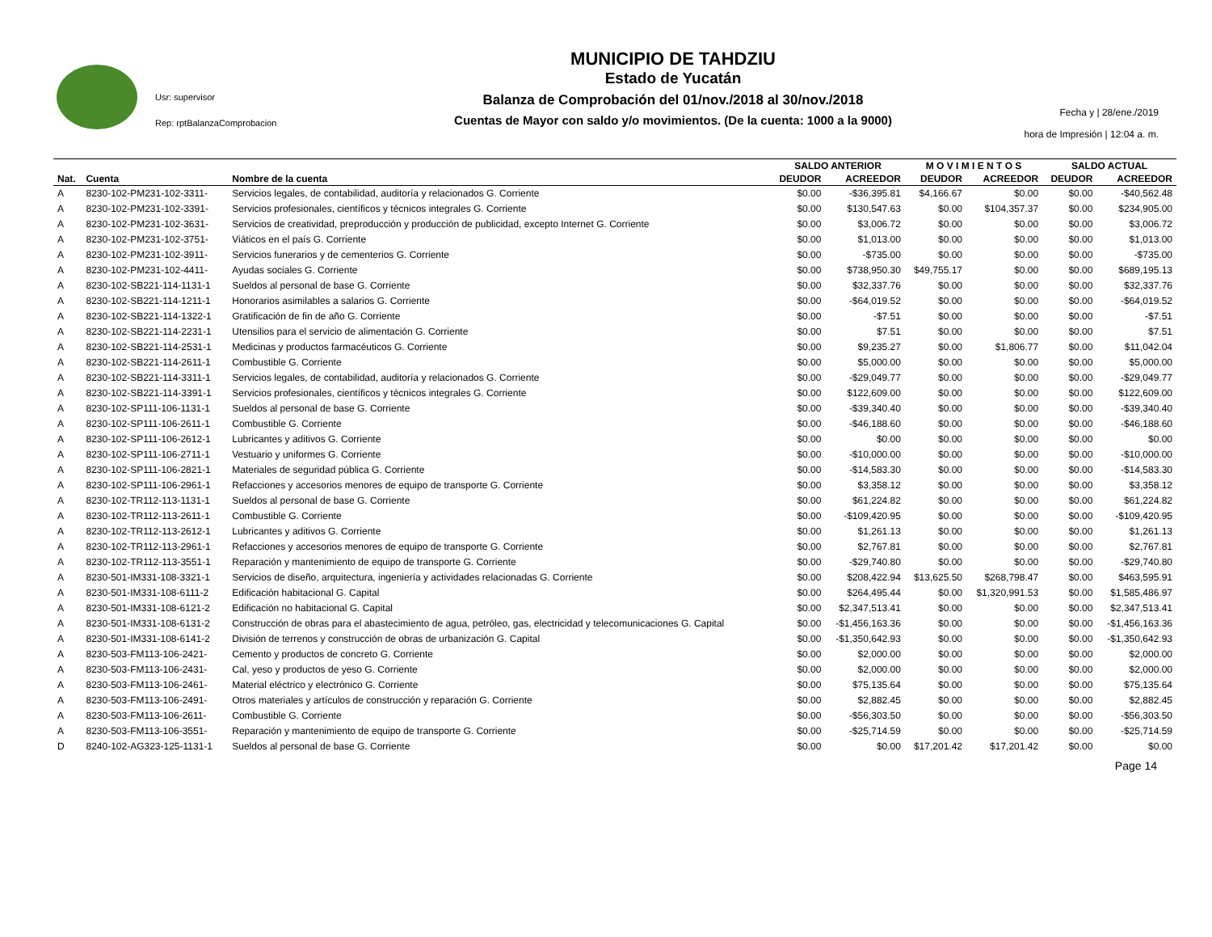Usr: supervisor
Rep: rptBalanzaComprobacion
MUNICIPIO DE TAHDZIU
Estado de Yucatán
Balanza de Comprobación del 01/nov./2018 al 30/nov./2018
Cuentas de Mayor con saldo y/o movimientos. (De la cuenta: 1000 a la 9000)
Fecha y | 28/ene./2019
hora de Impresión | 12:04 a. m.
| | | | SALDO ANTERIOR | | M O V I M I E N T O S | | SALDO ACTUAL | |
| --- | --- | --- | --- | --- | --- | --- | --- | --- |
| Nat. | Cuenta | Nombre de la cuenta | DEUDOR | ACREEDOR | DEUDOR | ACREEDOR | DEUDOR | ACREEDOR |
| A | 8230-102-PM231-102-3311- | Servicios legales, de contabilidad, auditoría y relacionados G. Corriente | $0.00 | -$36,395.81 | $4,166.67 | $0.00 | $0.00 | -$40,562.48 |
| A | 8230-102-PM231-102-3391- | Servicios profesionales, científicos y técnicos integrales G. Corriente | $0.00 | $130,547.63 | $0.00 | $104,357.37 | $0.00 | $234,905.00 |
| A | 8230-102-PM231-102-3631- | Servicios de creatividad, preproducción y producción de publicidad, excepto Internet G. Corriente | $0.00 | $3,006.72 | $0.00 | $0.00 | $0.00 | $3,006.72 |
| A | 8230-102-PM231-102-3751- | Viáticos en el país G. Corriente | $0.00 | $1,013.00 | $0.00 | $0.00 | $0.00 | $1,013.00 |
| A | 8230-102-PM231-102-3911- | Servicios funerarios y de cementerios G. Corriente | $0.00 | -$735.00 | $0.00 | $0.00 | $0.00 | -$735.00 |
| A | 8230-102-PM231-102-4411- | Ayudas sociales G. Corriente | $0.00 | $738,950.30 | $49,755.17 | $0.00 | $0.00 | $689,195.13 |
| A | 8230-102-SB221-114-1131-1 | Sueldos al personal de base G. Corriente | $0.00 | $32,337.76 | $0.00 | $0.00 | $0.00 | $32,337.76 |
| A | 8230-102-SB221-114-1211-1 | Honorarios asimilables a salarios G. Corriente | $0.00 | -$64,019.52 | $0.00 | $0.00 | $0.00 | -$64,019.52 |
| A | 8230-102-SB221-114-1322-1 | Gratificación de fin de año G. Corriente | $0.00 | -$7.51 | $0.00 | $0.00 | $0.00 | -$7.51 |
| A | 8230-102-SB221-114-2231-1 | Utensilios para el servicio de alimentación G. Corriente | $0.00 | $7.51 | $0.00 | $0.00 | $0.00 | $7.51 |
| A | 8230-102-SB221-114-2531-1 | Medicinas y productos farmacéuticos G. Corriente | $0.00 | $9,235.27 | $0.00 | $1,806.77 | $0.00 | $11,042.04 |
| A | 8230-102-SB221-114-2611-1 | Combustible G. Corriente | $0.00 | $5,000.00 | $0.00 | $0.00 | $0.00 | $5,000.00 |
| A | 8230-102-SB221-114-3311-1 | Servicios legales, de contabilidad, auditoría y relacionados G. Corriente | $0.00 | -$29,049.77 | $0.00 | $0.00 | $0.00 | -$29,049.77 |
| A | 8230-102-SB221-114-3391-1 | Servicios profesionales, científicos y técnicos integrales G. Corriente | $0.00 | $122,609.00 | $0.00 | $0.00 | $0.00 | $122,609.00 |
| A | 8230-102-SP111-106-1131-1 | Sueldos al personal de base G. Corriente | $0.00 | -$39,340.40 | $0.00 | $0.00 | $0.00 | -$39,340.40 |
| A | 8230-102-SP111-106-2611-1 | Combustible G. Corriente | $0.00 | -$46,188.60 | $0.00 | $0.00 | $0.00 | -$46,188.60 |
| A | 8230-102-SP111-106-2612-1 | Lubricantes y aditivos G. Corriente | $0.00 | $0.00 | $0.00 | $0.00 | $0.00 | $0.00 |
| A | 8230-102-SP111-106-2711-1 | Vestuario y uniformes G. Corriente | $0.00 | -$10,000.00 | $0.00 | $0.00 | $0.00 | -$10,000.00 |
| A | 8230-102-SP111-106-2821-1 | Materiales de seguridad pública G. Corriente | $0.00 | -$14,583.30 | $0.00 | $0.00 | $0.00 | -$14,583.30 |
| A | 8230-102-SP111-106-2961-1 | Refacciones y accesorios menores de equipo de transporte G. Corriente | $0.00 | $3,358.12 | $0.00 | $0.00 | $0.00 | $3,358.12 |
| A | 8230-102-TR112-113-1131-1 | Sueldos al personal de base G. Corriente | $0.00 | $61,224.82 | $0.00 | $0.00 | $0.00 | $61,224.82 |
| A | 8230-102-TR112-113-2611-1 | Combustible G. Corriente | $0.00 | -$109,420.95 | $0.00 | $0.00 | $0.00 | -$109,420.95 |
| A | 8230-102-TR112-113-2612-1 | Lubricantes y aditivos G. Corriente | $0.00 | $1,261.13 | $0.00 | $0.00 | $0.00 | $1,261.13 |
| A | 8230-102-TR112-113-2961-1 | Refacciones y accesorios menores de equipo de transporte G. Corriente | $0.00 | $2,767.81 | $0.00 | $0.00 | $0.00 | $2,767.81 |
| A | 8230-102-TR112-113-3551-1 | Reparación y mantenimiento de equipo de transporte G. Corriente | $0.00 | -$29,740.80 | $0.00 | $0.00 | $0.00 | -$29,740.80 |
| A | 8230-501-IM331-108-3321-1 | Servicios de diseño, arquitectura, ingeniería y actividades relacionadas G. Corriente | $0.00 | $208,422.94 | $13,625.50 | $268,798.47 | $0.00 | $463,595.91 |
| A | 8230-501-IM331-108-6111-2 | Edificación habitacional G. Capital | $0.00 | $264,495.44 | $0.00 | $1,320,991.53 | $0.00 | $1,585,486.97 |
| A | 8230-501-IM331-108-6121-2 | Edificación no habitacional G. Capital | $0.00 | $2,347,513.41 | $0.00 | $0.00 | $0.00 | $2,347,513.41 |
| A | 8230-501-IM331-108-6131-2 | Construcción de obras para el abastecimiento de agua, petróleo, gas, electricidad y telecomunicaciones G. Capital | $0.00 | -$1,456,163.36 | $0.00 | $0.00 | $0.00 | -$1,456,163.36 |
| A | 8230-501-IM331-108-6141-2 | División de terrenos y construcción de obras de urbanización G. Capital | $0.00 | -$1,350,642.93 | $0.00 | $0.00 | $0.00 | -$1,350,642.93 |
| A | 8230-503-FM113-106-2421- | Cemento y productos de concreto G. Corriente | $0.00 | $2,000.00 | $0.00 | $0.00 | $0.00 | $2,000.00 |
| A | 8230-503-FM113-106-2431- | Cal, yeso y productos de yeso G. Corriente | $0.00 | $2,000.00 | $0.00 | $0.00 | $0.00 | $2,000.00 |
| A | 8230-503-FM113-106-2461- | Material eléctrico y electrónico G. Corriente | $0.00 | $75,135.64 | $0.00 | $0.00 | $0.00 | $75,135.64 |
| A | 8230-503-FM113-106-2491- | Otros materiales y artículos de construcción y reparación G. Corriente | $0.00 | $2,882.45 | $0.00 | $0.00 | $0.00 | $2,882.45 |
| A | 8230-503-FM113-106-2611- | Combustible G. Corriente | $0.00 | -$56,303.50 | $0.00 | $0.00 | $0.00 | -$56,303.50 |
| A | 8230-503-FM113-106-3551- | Reparación y mantenimiento de equipo de transporte G. Corriente | $0.00 | -$25,714.59 | $0.00 | $0.00 | $0.00 | -$25,714.59 |
| D | 8240-102-AG323-125-1131-1 | Sueldos al personal de base G. Corriente | $0.00 | $0.00 | $17,201.42 | $17,201.42 | $0.00 | $0.00 |
Page 14